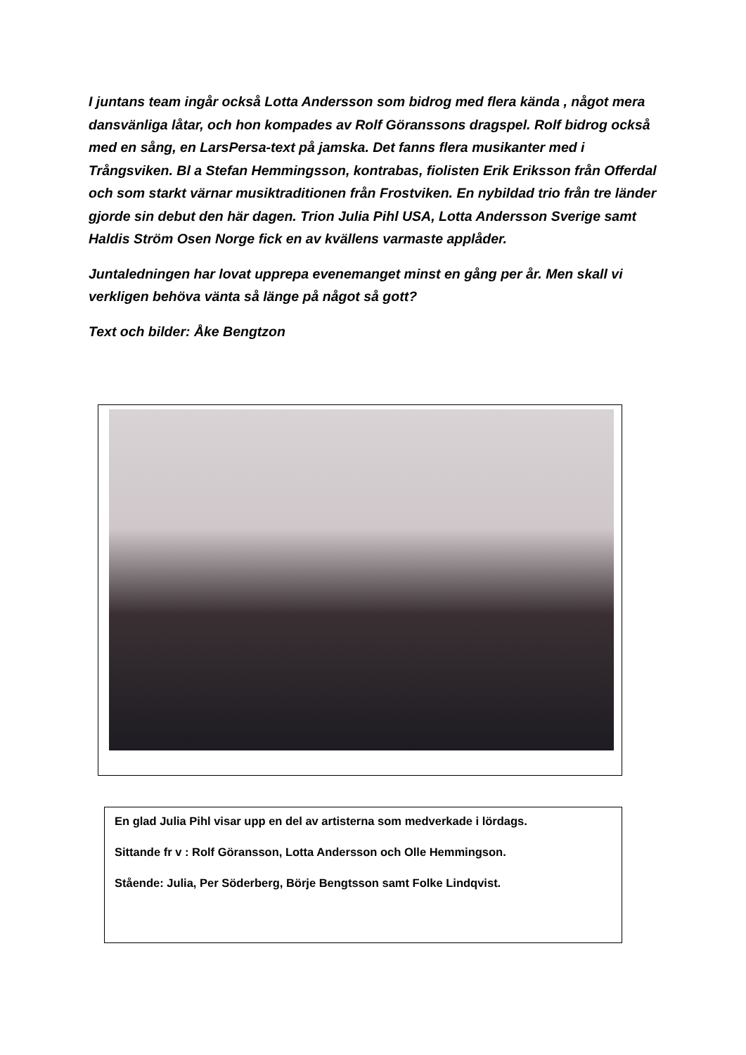I juntans team ingår också Lotta Andersson som bidrog med flera kända , något mera dansvänliga låtar, och hon kompades av Rolf Göranssons dragspel. Rolf bidrog också med en sång, en LarsPersa-text på jamska. Det fanns flera musikanter med i Trångsviken. Bl a Stefan Hemmingsson, kontrabas, fiolisten Erik Eriksson från Offerdal och som starkt värnar musiktraditionen från Frostviken. En nybildad trio från tre länder gjorde sin debut den här dagen. Trion Julia Pihl USA, Lotta Andersson Sverige samt Haldis Ström Osen Norge fick en av kvällens varmaste applåder.
Juntaledningen har lovat upprepa evenemanget minst en gång per år. Men skall vi verkligen behöva vänta så länge på något så gott?
Text och bilder: Åke Bengtzon
En glad Julia Pihl visar upp en del av artisterna som medverkade i lördags.
Sittande fr v : Rolf Göransson, Lotta Andersson och Olle Hemmingson.
Stående: Julia, Per Söderberg, Börje Bengtsson samt Folke Lindqvist.